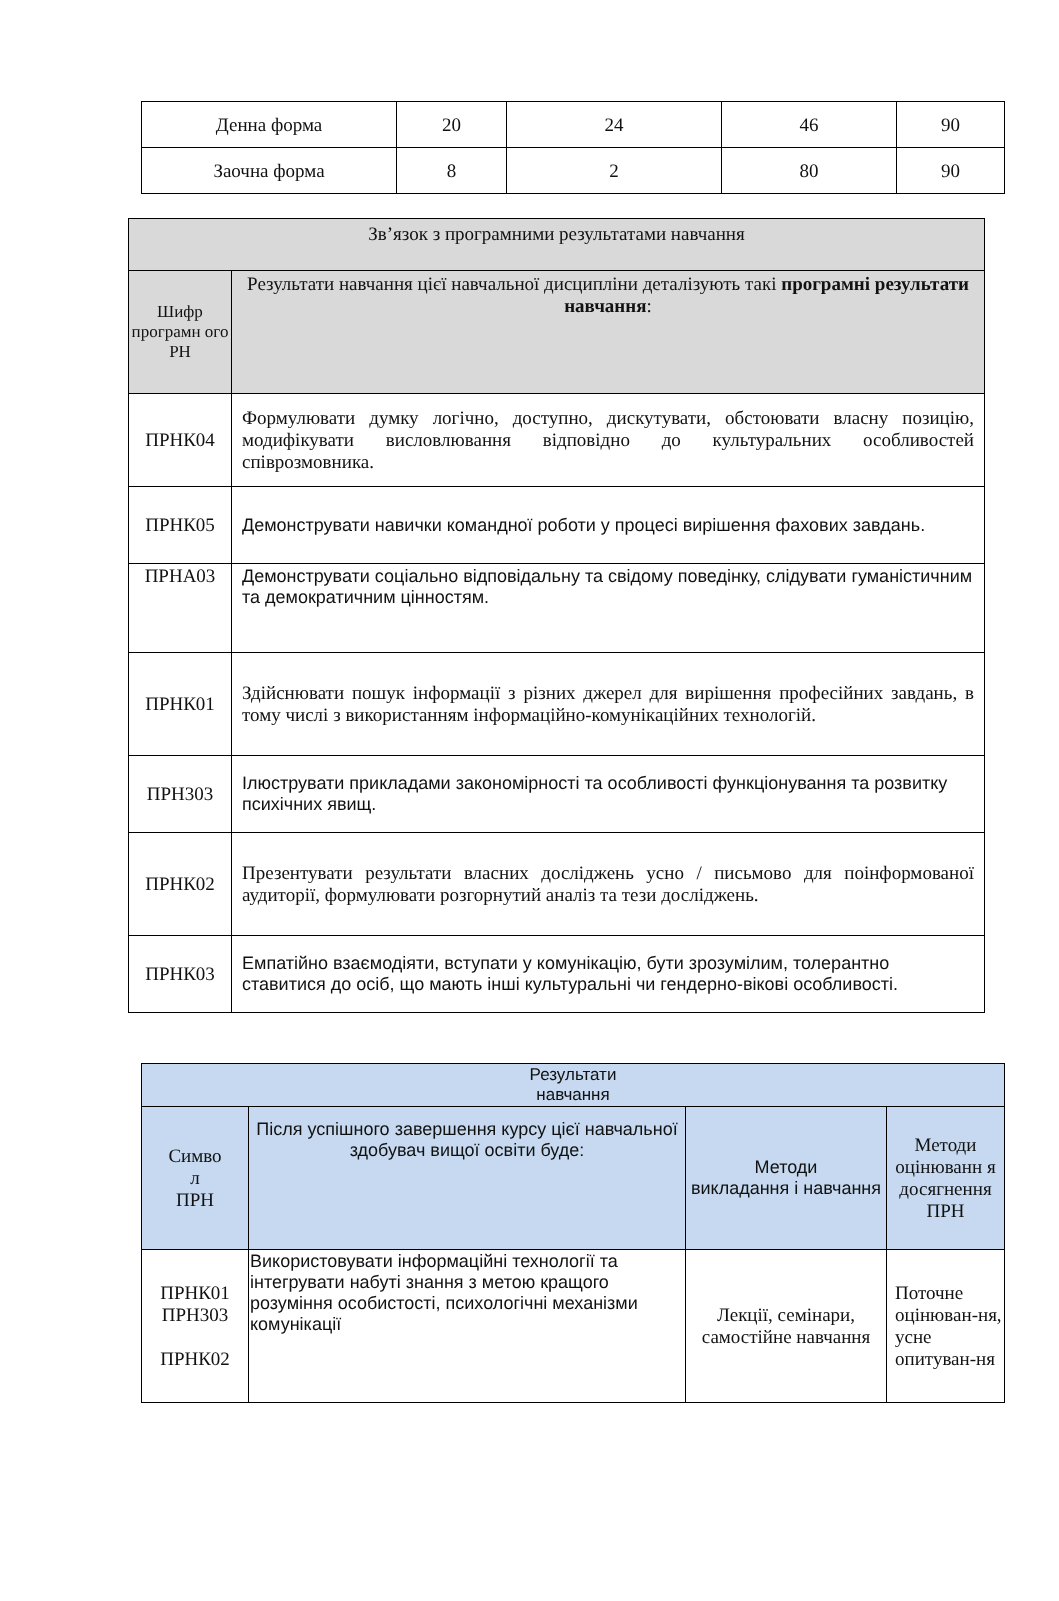| Денна форма | 20 | 24 | 46 | 90 |
| Заочна форма | 8 | 2 | 80 | 90 |
| Зв’язок з програмними результатами навчання | |
| --- | --- |
| Шифр програмн ого РН | Результати навчання цієї навчальної дисципліни деталізують такі програмні результати навчання : |
| ПРНК04 | Формулювати думку логічно, доступно, дискутувати, обстоювати власну позицію, модифікувати висловлювання відповідно до культуральних особливостей співрозмовника. |
| ПРНК05 | Демонструвати навички командної роботи у процесі вирішення фахових завдань. |
| ПРНА03 | Демонструвати соціально відповідальну та свідому поведінку, слідувати гуманістичним та демократичним цінностям. |
| ПРНК01 | Здійснювати пошук інформації з різних джерел для вирішення професійних завдань, в тому числі з використанням інформаційно-комунікаційних технологій. |
| ПРН303 | Ілюструвати прикладами закономірності та особливості функціонування та розвитку психічних явищ. |
| ПРНК02 | Презентувати результати власних досліджень усно / письмово для поінформованої аудиторії, формулювати розгорнутий аналіз та тези досліджень. |
| ПРНК03 | Емпатійно взаємодіяти, вступати у комунікацію, бути зрозумілим, толерантно ставитися до осіб, що мають інші культуральні чи гендерно-вікові особливості. |
| Результати навчання | | | |
| --- | --- | --- | --- |
| Симво л ПРН | Після успішного завершення курсу цієї навчальної здобувач вищої освіти буде: | Методи викладання і навчання | Методи оцінюванн я досягнення ПРН |
| ПРНК01 ПРН303 ПРНК02 | Використовувати інформаційні технології та інтегрувати набуті знання з метою кращого розуміння особистості, психологічні механізми комунікації | Лекції, семінари, самостійне навчання | Поточне оцінюван-ня, усне опитуван-ня |